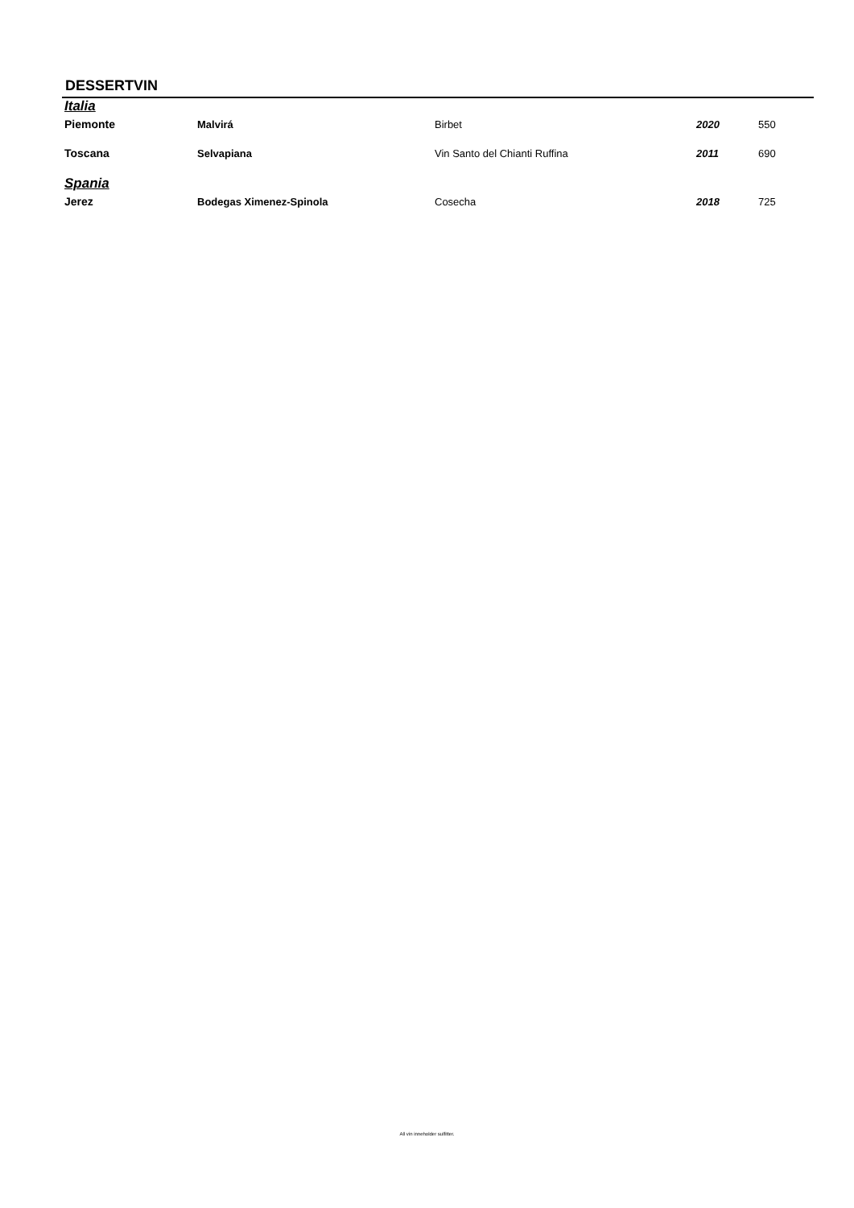DESSERTVIN
| Italia | | | | |
| Piemonte | Malvirá | Birbet | 2020 | 550 |
| Toscana | Selvapiana | Vin Santo del Chianti Ruffina | 2011 | 690 |
| Spania | | | | |
| Jerez | Bodegas Ximenez-Spinola | Cosecha | 2018 | 725 |
All vin inneholder sulfitter.